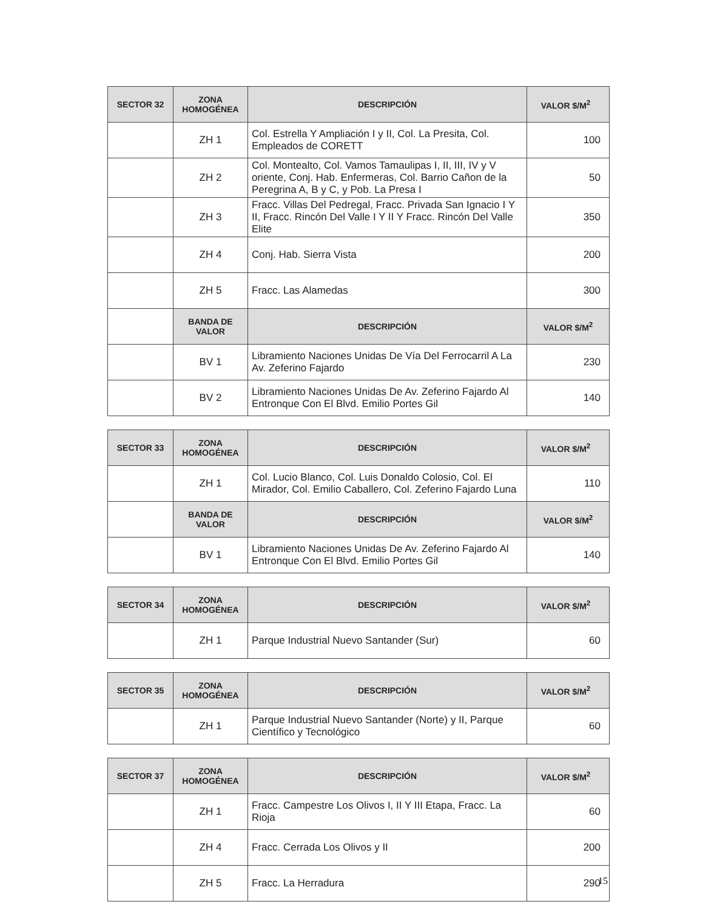| SECTOR 32 | ZONA HOMOGÉNEA | DESCRIPCIÓN | VALOR $/M<sup>2</sup> |
| --- | --- | --- | --- |
| | ZH 1 | Col. Estrella Y Ampliación I y II, Col. La Presita, Col. Empleados de CORETT | 100 |
| | ZH 2 | Col. Montealto, Col. Vamos Tamaulipas I, II, III, IV y V oriente, Conj. Hab. Enfermeras, Col. Barrio Cañon de la Peregrina A, B y C, y Pob. La Presa I | 50 |
| | ZH 3 | Fracc. Villas Del Pedregal, Fracc. Privada San Ignacio I Y II, Fracc. Rincón Del Valle I Y II Y Fracc. Rincón Del Valle Elite | 350 |
| | ZH 4 | Conj. Hab. Sierra Vista | 200 |
| | ZH 5 | Fracc. Las Alamedas | 300 |
| | BANDA DE VALOR | DESCRIPCIÓN | VALOR $/M<sup>2</sup> |
| | BV 1 | Libramiento Naciones Unidas De Vía Del Ferrocarril A La Av. Zeferino Fajardo | 230 |
| | BV 2 | Libramiento Naciones Unidas De Av. Zeferino Fajardo Al Entronque Con El Blvd. Emilio Portes Gil | 140 |
| SECTOR 33 | ZONA HOMOGÉNEA | DESCRIPCIÓN | VALOR $/M<sup>2</sup> |
| --- | --- | --- | --- |
| | ZH 1 | Col. Lucio Blanco, Col. Luis Donaldo Colosio, Col. El Mirador, Col. Emilio Caballero, Col. Zeferino Fajardo Luna | 110 |
| | BANDA DE VALOR | DESCRIPCIÓN | VALOR $/M<sup>2</sup> |
| | BV 1 | Libramiento Naciones Unidas De Av. Zeferino Fajardo Al Entronque Con El Blvd. Emilio Portes Gil | 140 |
| SECTOR 34 | ZONA HOMOGÉNEA | DESCRIPCIÓN | VALOR $/M<sup>2</sup> |
| --- | --- | --- | --- |
| | ZH 1 | Parque Industrial Nuevo Santander (Sur) | 60 |
| SECTOR 35 | ZONA HOMOGÉNEA | DESCRIPCIÓN | VALOR $/M<sup>2</sup> |
| --- | --- | --- | --- |
| | ZH 1 | Parque Industrial Nuevo Santander (Norte) y II, Parque Científico y Tecnológico | 60 |
| SECTOR 37 | ZONA HOMOGÉNEA | DESCRIPCIÓN | VALOR $/M<sup>2</sup> |
| --- | --- | --- | --- |
| | ZH 1 | Fracc. Campestre Los Olivos I, II Y III Etapa, Fracc. La Rioja | 60 |
| | ZH 4 | Fracc. Cerrada Los Olivos y II | 200 |
| | ZH 5 | Fracc. La Herradura | 290 |
15